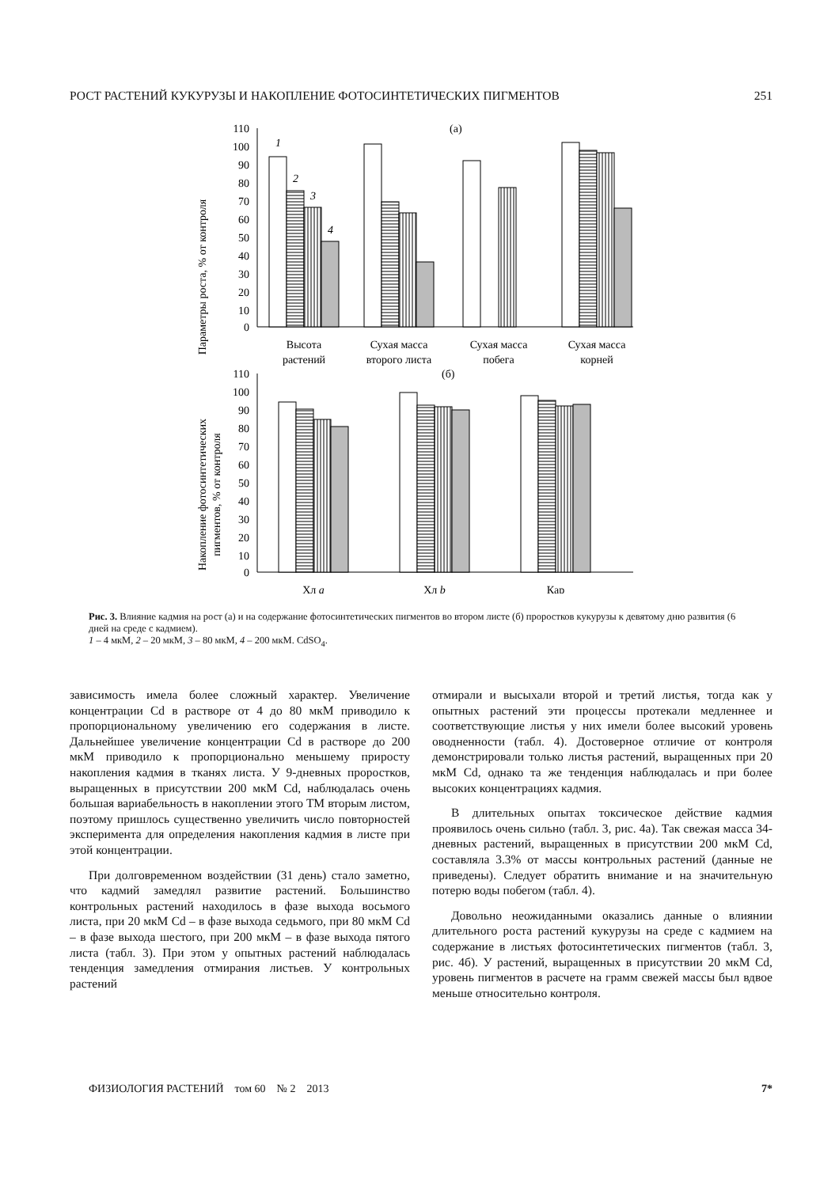РОСТ РАСТЕНИЙ КУКУРУЗЫ И НАКОПЛЕНИЕ ФОТОСИНТЕТИЧЕСКИХ ПИГМЕНТОВ 251
Параметры роста, % от контроля
110
100
90
80
70
60
50
40
30
20
10
0
(а)
1
2
3
4
Высота
растений
Сухая масса
второго листа
Сухая масса
побега
Сухая масса
корней
Накопление фотосинтетических
пигментов, % от контроля
110
100
90
80
70
60
50
40
30
20
10
0
(б)
Хл a
Хл b
Кар
Рис. 3. Влияние кадмия на рост (а) и на содержание фотосинтетических пигментов во втором листе (б) проростков кукурузы к девятому дню развития (6 дней на среде с кадмием).
1 – 4 мкМ, 2 – 20 мкМ, 3 – 80 мкМ, 4 – 200 мкМ. CdSO<sub>4</sub>.
зависимость имела более сложный характер. Увеличение концентрации Cd в растворе от 4 до 80 мкМ приводило к пропорциональному увеличению его содержания в листе. Дальнейшее увеличение концентрации Cd в растворе до 200 мкМ приводило к пропорционально меньшему приросту накопления кадмия в тканях листа. У 9-дневных проростков, выращенных в присутствии 200 мкМ Cd, наблюдалась очень большая вариабельность в накоплении этого ТМ вторым листом, поэтому пришлось существенно увеличить число повторностей эксперимента для определения накопления кадмия в листе при этой концентрации.
При долговременном воздействии (31 день) стало заметно, что кадмий замедлял развитие растений. Большинство контрольных растений находилось в фазе выхода восьмого листа, при 20 мкМ Cd – в фазе выхода седьмого, при 80 мкМ Cd – в фазе выхода шестого, при 200 мкМ – в фазе выхода пятого листа (табл. 3). При этом у опытных растений наблюдалась тенденция замедления отмирания листьев. У контрольных растений
отмирали и высыхали второй и третий листья, тогда как у опытных растений эти процессы протекали медленнее и соответствующие листья у них имели более высокий уровень оводненности (табл. 4). Достоверное отличие от контроля демонстрировали только листья растений, выращенных при 20 мкМ Cd, однако та же тенденция наблюдалась и при более высоких концентрациях кадмия.
В длительных опытах токсическое действие кадмия проявилось очень сильно (табл. 3, рис. 4а). Так свежая масса 34-дневных растений, выращенных в присутствии 200 мкМ Cd, составляла 3.3% от массы контрольных растений (данные не приведены). Следует обратить внимание и на значительную потерю воды побегом (табл. 4).
Довольно неожиданными оказались данные о влиянии длительного роста растений кукурузы на среде с кадмием на содержание в листьях фотосинтетических пигментов (табл. 3, рис. 4б). У растений, выращенных в присутствии 20 мкМ Cd, уровень пигментов в расчете на грамм свежей массы был вдвое меньше относительно контроля.
ФИЗИОЛОГИЯ РАСТЕНИЙ том 60 № 2 2013 7*